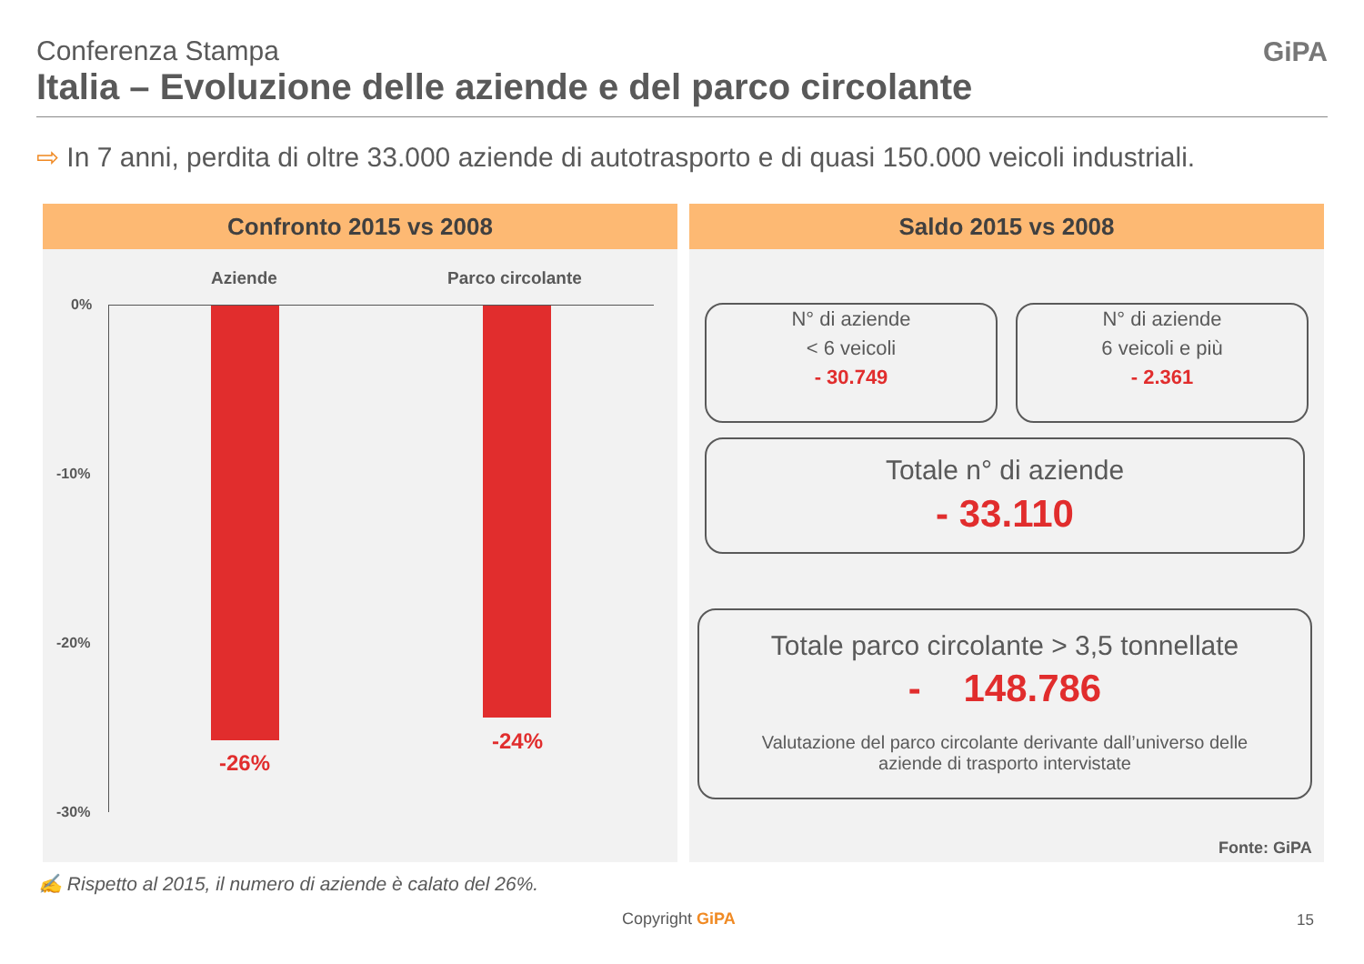Conferenza Stampa
Italia – Evoluzione delle aziende e del parco circolante
GiPA
⇨ In 7 anni, perdita di oltre 33.000 aziende di autotrasporto e di quasi 150.000 veicoli industriali.
Confronto 2015 vs 2008
Aziende Parco circolante
0%
-10%
-20%
-30%
-26%
-24%
Saldo 2015 vs 2008
N° di aziende
< 6 veicoli
- 30.749
N° di aziende
6 veicoli e più
- 2.361
Totale n° di aziende
- 33.110
Totale parco circolante > 3,5 tonnellate
- 148.786
Valutazione del parco circolante derivante dall’universo delle
aziende di trasporto intervistate
Fonte: GiPA
✍ Rispetto al 2015, il numero di aziende è calato del 26%.
Copyright GiPA 15